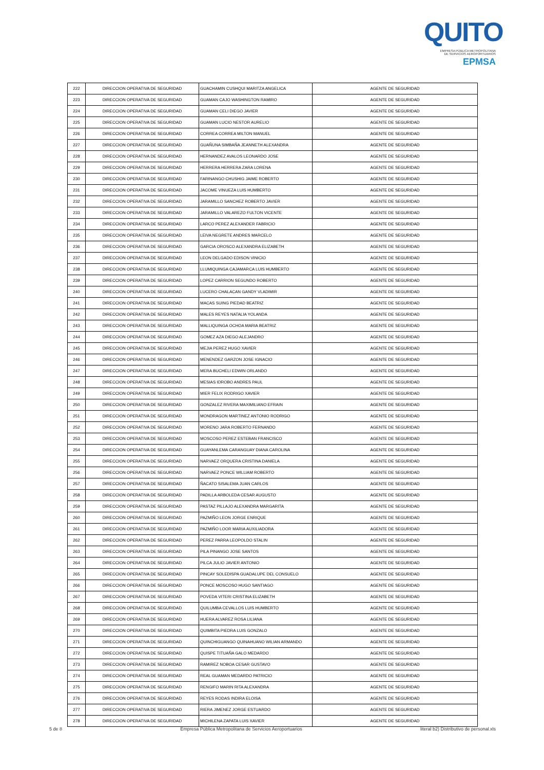QUITO
EMPRESA PÚBLICA METROPOLITANA
DE SERVICIOS AEROPORTUARIOS EPMSA
| 222 | DIRECCION OPERATIVA DE SEGURIDAD | GUACHAMIN CUSHQUI MARITZA ANGELICA | AGENTE DE SEGURIDAD |
| 223 | DIRECCION OPERATIVA DE SEGURIDAD | GUAMAN CAJO WASHINGTON RAMIRO | AGENTE DE SEGURIDAD |
| 224 | DIRECCION OPERATIVA DE SEGURIDAD | GUAMAN CELI DIEGO JAVIER | AGENTE DE SEGURIDAD |
| 225 | DIRECCION OPERATIVA DE SEGURIDAD | GUAMAN LUCIO NESTOR AURELIO | AGENTE DE SEGURIDAD |
| 226 | DIRECCION OPERATIVA DE SEGURIDAD | CORREA CORREA MILTON MANUEL | AGENTE DE SEGURIDAD |
| 227 | DIRECCION OPERATIVA DE SEGURIDAD | GUAÑUNA SIMBAÑA JEANNETH ALEXANDRA | AGENTE DE SEGURIDAD |
| 228 | DIRECCION OPERATIVA DE SEGURIDAD | HERNANDEZ AVALOS LEONARDO JOSE | AGENTE DE SEGURIDAD |
| 229 | DIRECCION OPERATIVA DE SEGURIDAD | HERRERA HERRERA ZARA LORENA | AGENTE DE SEGURIDAD |
| 230 | DIRECCION OPERATIVA DE SEGURIDAD | FARINANGO CHUSHIG JAIME ROBERTO | AGENTE DE SEGURIDAD |
| 231 | DIRECCION OPERATIVA DE SEGURIDAD | JACOME VINUEZA LUIS HUMBERTO | AGENTE DE SEGURIDAD |
| 232 | DIRECCION OPERATIVA DE SEGURIDAD | JARAMILLO SANCHEZ ROBERTO JAVIER | AGENTE DE SEGURIDAD |
| 233 | DIRECCION OPERATIVA DE SEGURIDAD | JARAMILLO VALAREZO FULTON VICENTE | AGENTE DE SEGURIDAD |
| 234 | DIRECCION OPERATIVA DE SEGURIDAD | LARCO PEREZ ALEXANDER FABRICIO | AGENTE DE SEGURIDAD |
| 235 | DIRECCION OPERATIVA DE SEGURIDAD | LEIVA NEGRETE ANDRES MARCELO | AGENTE DE SEGURIDAD |
| 236 | DIRECCION OPERATIVA DE SEGURIDAD | GARCIA OROSCO ALEXANDRA ELIZABETH | AGENTE DE SEGURIDAD |
| 237 | DIRECCION OPERATIVA DE SEGURIDAD | LEON DELGADO EDISON VINICIO | AGENTE DE SEGURIDAD |
| 238 | DIRECCION OPERATIVA DE SEGURIDAD | LLUMIQUINGA CAJAMARCA LUIS HUMBERTO | AGENTE DE SEGURIDAD |
| 239 | DIRECCION OPERATIVA DE SEGURIDAD | LOPEZ CARRION SEGUNDO ROBERTO | AGENTE DE SEGURIDAD |
| 240 | DIRECCION OPERATIVA DE SEGURIDAD | LUCERO CHALACAN GANDY VLADIMIR | AGENTE DE SEGURIDAD |
| 241 | DIRECCION OPERATIVA DE SEGURIDAD | MACAS SUING PIEDAD BEATRIZ | AGENTE DE SEGURIDAD |
| 242 | DIRECCION OPERATIVA DE SEGURIDAD | MALES REYES NATALIA YOLANDA | AGENTE DE SEGURIDAD |
| 243 | DIRECCION OPERATIVA DE SEGURIDAD | MALLIQUINGA OCHOA MARIA BEATRIZ | AGENTE DE SEGURIDAD |
| 244 | DIRECCION OPERATIVA DE SEGURIDAD | GOMEZ AZA DIEGO ALEJANDRO | AGENTE DE SEGURIDAD |
| 245 | DIRECCION OPERATIVA DE SEGURIDAD | MEJIA PEREZ HUGO XAVIER | AGENTE DE SEGURIDAD |
| 246 | DIRECCION OPERATIVA DE SEGURIDAD | MENENDEZ GARZON JOSE IGNACIO | AGENTE DE SEGURIDAD |
| 247 | DIRECCION OPERATIVA DE SEGURIDAD | MERA BUCHELI EDWIN ORLANDO | AGENTE DE SEGURIDAD |
| 248 | DIRECCION OPERATIVA DE SEGURIDAD | MESIAS IDROBO ANDRES PAUL | AGENTE DE SEGURIDAD |
| 249 | DIRECCION OPERATIVA DE SEGURIDAD | MIER FELIX RODRIGO XAVIER | AGENTE DE SEGURIDAD |
| 250 | DIRECCION OPERATIVA DE SEGURIDAD | GONZALEZ RIVERA MAXIMILIANO EFRAIN | AGENTE DE SEGURIDAD |
| 251 | DIRECCION OPERATIVA DE SEGURIDAD | MONDRAGON MARTINEZ ANTONIO RODRIGO | AGENTE DE SEGURIDAD |
| 252 | DIRECCION OPERATIVA DE SEGURIDAD | MORENO JARA ROBERTO FERNANDO | AGENTE DE SEGURIDAD |
| 253 | DIRECCION OPERATIVA DE SEGURIDAD | MOSCOSO PEREZ ESTEBAN FRANCISCO | AGENTE DE SEGURIDAD |
| 254 | DIRECCION OPERATIVA DE SEGURIDAD | GUAYANLEMA CARANGUAY DIANA CAROLINA | AGENTE DE SEGURIDAD |
| 255 | DIRECCION OPERATIVA DE SEGURIDAD | NARVAEZ ORQUERA CRISTINA DANIELA | AGENTE DE SEGURIDAD |
| 256 | DIRECCION OPERATIVA DE SEGURIDAD | NARVAEZ PONCE WILLIAM ROBERTO | AGENTE DE SEGURIDAD |
| 257 | DIRECCION OPERATIVA DE SEGURIDAD | ÑACATO SISALEMA JUAN CARLOS | AGENTE DE SEGURIDAD |
| 258 | DIRECCION OPERATIVA DE SEGURIDAD | PADILLA ARBOLEDA CESAR AUGUSTO | AGENTE DE SEGURIDAD |
| 259 | DIRECCION OPERATIVA DE SEGURIDAD | PASTAZ PILLAJO ALEXANDRA MARGARITA | AGENTE DE SEGURIDAD |
| 260 | DIRECCION OPERATIVA DE SEGURIDAD | PAZMIÑO LEON JORGE ENRIQUE | AGENTE DE SEGURIDAD |
| 261 | DIRECCION OPERATIVA DE SEGURIDAD | PAZMIÑO LOOR MARIA AUXILIADORA | AGENTE DE SEGURIDAD |
| 262 | DIRECCION OPERATIVA DE SEGURIDAD | PEREZ PARRA LEOPOLDO STALIN | AGENTE DE SEGURIDAD |
| 263 | DIRECCION OPERATIVA DE SEGURIDAD | PILA PINANGO JOSE SANTOS | AGENTE DE SEGURIDAD |
| 264 | DIRECCION OPERATIVA DE SEGURIDAD | PILCA JULIO JAVIER ANTONIO | AGENTE DE SEGURIDAD |
| 265 | DIRECCION OPERATIVA DE SEGURIDAD | PINCAY SOLEDISPA GUADALUPE DEL CONSUELO | AGENTE DE SEGURIDAD |
| 266 | DIRECCION OPERATIVA DE SEGURIDAD | PONCE MOSCOSO HUGO SANTIAGO | AGENTE DE SEGURIDAD |
| 267 | DIRECCION OPERATIVA DE SEGURIDAD | POVEDA VITERI CRISTINA ELIZABETH | AGENTE DE SEGURIDAD |
| 268 | DIRECCION OPERATIVA DE SEGURIDAD | QUILUMBA CEVALLOS LUIS HUMBERTO | AGENTE DE SEGURIDAD |
| 269 | DIRECCION OPERATIVA DE SEGURIDAD | HUERA ALVAREZ ROSA LILIANA | AGENTE DE SEGURIDAD |
| 270 | DIRECCION OPERATIVA DE SEGURIDAD | QUIMBITA PIEDRA LUIS GONZALO | AGENTE DE SEGURIDAD |
| 271 | DIRECCION OPERATIVA DE SEGURIDAD | QUINCHIGUANGO QUINAHUANO WILIAN ARMANDO | AGENTE DE SEGURIDAD |
| 272 | DIRECCION OPERATIVA DE SEGURIDAD | QUISPE TITUAÑA GALO MEDARDO | AGENTE DE SEGURIDAD |
| 273 | DIRECCION OPERATIVA DE SEGURIDAD | RAMIREZ NOBOA CESAR GUSTAVO | AGENTE DE SEGURIDAD |
| 274 | DIRECCION OPERATIVA DE SEGURIDAD | REAL GUAMAN MEDARDO PATRICIO | AGENTE DE SEGURIDAD |
| 275 | DIRECCION OPERATIVA DE SEGURIDAD | RENGIFO MARIN RITA ALEXANDRA | AGENTE DE SEGURIDAD |
| 276 | DIRECCION OPERATIVA DE SEGURIDAD | REYES RODAS INDIRA ELOISA | AGENTE DE SEGURIDAD |
| 277 | DIRECCION OPERATIVA DE SEGURIDAD | RIERA JIMENEZ JORGE ESTUARDO | AGENTE DE SEGURIDAD |
| 278 | DIRECCION OPERATIVA DE SEGURIDAD | MICHILENA ZAPATA LUIS XAVIER | AGENTE DE SEGURIDAD |
5 de 8 Empresa Pública Metropolitana de Servicios Aeroportuarios literal b2) Distributivo de personal.xls